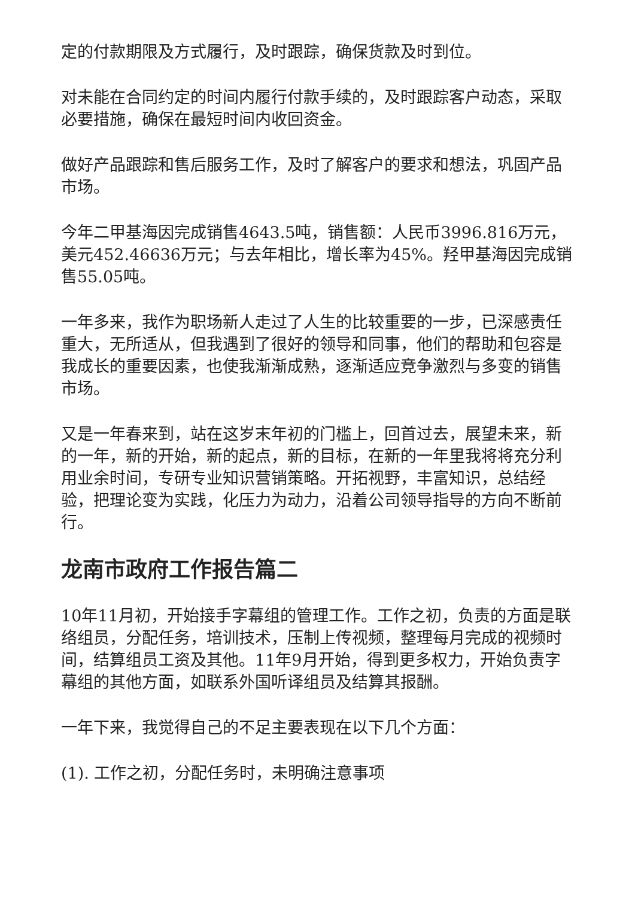定的付款期限及方式履行，及时跟踪，确保货款及时到位。
对未能在合同约定的时间内履行付款手续的，及时跟踪客户动态，采取必要措施，确保在最短时间内收回资金。
做好产品跟踪和售后服务工作，及时了解客户的要求和想法，巩固产品市场。
今年二甲基海因完成销售4643.5吨，销售额：人民币3996.816万元，美元452.46636万元；与去年相比，增长率为45%。羟甲基海因完成销售55.05吨。
一年多来，我作为职场新人走过了人生的比较重要的一步，已深感责任重大，无所适从，但我遇到了很好的领导和同事，他们的帮助和包容是我成长的重要因素，也使我渐渐成熟，逐渐适应竞争激烈与多变的销售市场。
又是一年春来到，站在这岁末年初的门槛上，回首过去，展望未来，新的一年，新的开始，新的起点，新的目标，在新的一年里我将将充分利用业余时间，专研专业知识营销策略。开拓视野，丰富知识，总结经验，把理论变为实践，化压力为动力，沿着公司领导指导的方向不断前行。
龙南市政府工作报告篇二
10年11月初，开始接手字幕组的管理工作。工作之初，负责的方面是联络组员，分配任务，培训技术，压制上传视频，整理每月完成的视频时间，结算组员工资及其他。11年9月开始，得到更多权力，开始负责字幕组的其他方面，如联系外国听译组员及结算其报酬。
一年下来，我觉得自己的不足主要表现在以下几个方面：
(1). 工作之初，分配任务时，未明确注意事项